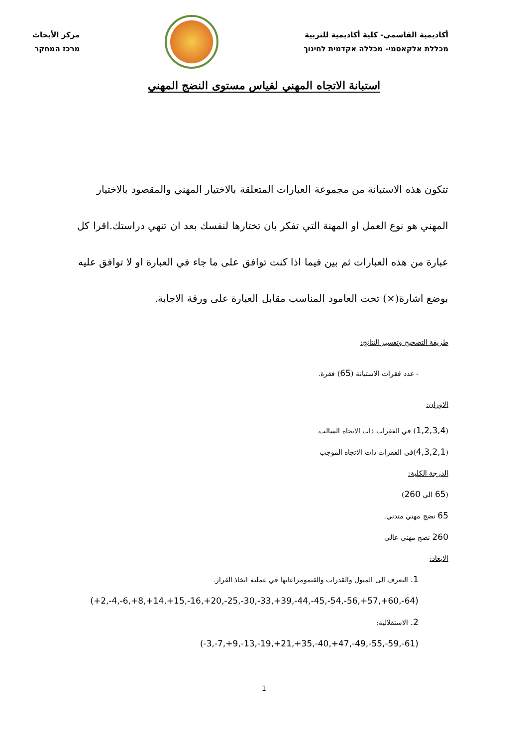أكاديمية القاسمي- كلية أكاديمية للتربية
מכללת אלקאסמי- מכללה אקדמית לחינוך
مركز الأبحاث
מרכז המחקר
استبانة الاتجاه المهني لقياس مستوى النضج المهني
تتكون هذه الاستبانة من مجموعة العبارات المتعلقة بالاختيار المهني والمقصود بالاختيار المهني هو نوع العمل او المهنة التي تفكر بان تختارها لنفسك بعد ان تنهي دراستك.اقرا كل عبارة من هذه العبارات ثم بين فيما اذا كنت توافق على ما جاء في العبارة او لا توافق عليه بوضع اشارة(×) تحت العامود المناسب مقابل العبارة على ورقة الاجابة.
طريقة التصحيح وتفسير النتائج:
- عدد فقرات الاستبانة (65) فقرة.
الاوزان:
(1,2,3,4) في الفقرات ذات الاتجاه السالب.
(4,3,2,1)في الفقرات ذات الاتجاه الموجب
الدرجة الكلية:
(65 الى 260)
65 نضج مهني متدني.
260 نضج مهني عالي
الابعاد:
1. التعرف الى الميول والقدرات والقيمومراعاتها في عملية اتخاذ القرار.
(+2,-4,-6,+8,+14,+15,-16,+20,-25,-30,-33,+39,-44,-45,-54,-56,+57,+60,-64)
2. الاستقلالية:
(-3,-7,+9,-13,-19,+21,+35,-40,+47,-49,-55,-59,-61)
1